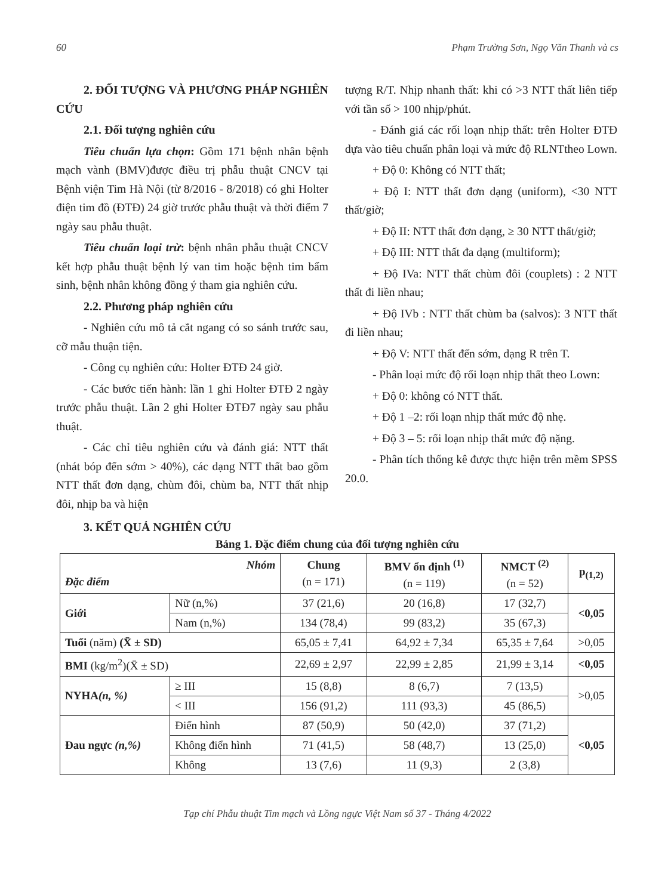60 Phạm Trường Sơn, Ngọ Văn Thanh và cs
2. ĐỐI TƯỢNG VÀ PHƯƠNG PHÁP NGHIÊN CỨU
2.1. Đối tượng nghiên cứu
Tiêu chuẩn lựa chọn: Gồm 171 bệnh nhân bệnh mạch vành (BMV)được điều trị phẫu thuật CNCV tại Bệnh viện Tim Hà Nội (từ 8/2016 - 8/2018) có ghi Holter điện tim đồ (ĐTĐ) 24 giờ trước phẫu thuật và thời điểm 7 ngày sau phẫu thuật.
Tiêu chuẩn loại trừ: bệnh nhân phẫu thuật CNCV kết hợp phẫu thuật bệnh lý van tim hoặc bệnh tim bẩm sinh, bệnh nhân không đồng ý tham gia nghiên cứu.
2.2. Phương pháp nghiên cứu
- Nghiên cứu mô tả cắt ngang có so sánh trước sau, cỡ mẫu thuận tiện.
- Công cụ nghiên cứu: Holter ĐTĐ 24 giờ.
- Các bước tiến hành: lần 1 ghi Holter ĐTĐ 2 ngày trước phẫu thuật. Lần 2 ghi Holter ĐTĐ7 ngày sau phẫu thuật.
- Các chỉ tiêu nghiên cứu và đánh giá: NTT thất (nhát bóp đến sớm > 40%), các dạng NTT thất bao gồm NTT thất đơn dạng, chùm đôi, chùm ba, NTT thất nhịp đôi, nhịp ba và hiện
tượng R/T. Nhịp nhanh thất: khi có >3 NTT thất liên tiếp với tần số > 100 nhịp/phút.
- Đánh giá các rối loạn nhịp thất: trên Holter ĐTĐ dựa vào tiêu chuẩn phân loại và mức độ RLNTtheo Lown.
+ Độ 0: Không có NTT thất;
+ Độ I: NTT thất đơn dạng (uniform), <30 NTT thất/giờ;
+ Độ II: NTT thất đơn dạng, ≥ 30 NTT thất/giờ;
+ Độ III: NTT thất đa dạng (multiform);
+ Độ IVa: NTT thất chùm đôi (couplets) : 2 NTT thất đi liền nhau;
+ Độ IVb : NTT thất chùm ba (salvos): 3 NTT thất đi liền nhau;
+ Độ V: NTT thất đến sớm, dạng R trên T.
- Phân loại mức độ rối loạn nhịp thất theo Lown:
+ Độ 0: không có NTT thất.
+ Độ 1 –2: rối loạn nhịp thất mức độ nhẹ.
+ Độ 3 – 5: rối loạn nhịp thất mức độ nặng.
- Phân tích thống kê được thực hiện trên mềm SPSS 20.0.
3. KẾT QUẢ NGHIÊN CỨU
Bảng 1. Đặc điểm chung của đối tượng nghiên cứu
| Nhóm Đặc điểm | | Chung (n = 171) | BMV ổn định <sup>(1)</sup> (n = 119) | NMCT <sup>(2)</sup> (n = 52) | p<sub>(1,2)</sub> |
| --- | --- | --- | --- | --- | --- |
| Giới | Nữ (n,%) | 37 (21,6) | 20 (16,8) | 17 (32,7) | <0,05 |
| | Nam (n,%) | 134 (78,4) | 99 (83,2) | 35 (67,3) | |
| Tuổi (năm) (X̄ ± SD) | | 65,05 ± 7,41 | 64,92 ± 7,34 | 65,35 ± 7,64 | >0,05 |
| BMI (kg/m<sup>2</sup>)(X̄ ± SD) | | 22,69 ± 2,97 | 22,99 ± 2,85 | 21,99 ± 3,14 | <0,05 |
| NYHA (n, %) | ≥ III | 15 (8,8) | 8 (6,7) | 7 (13,5) | >0,05 |
| | < III | 156 (91,2) | 111 (93,3) | 45 (86,5) | |
| Đau ngực (n,%) | Điển hình | 87 (50,9) | 50 (42,0) | 37 (71,2) | <0,05 |
| | Không điển hình | 71 (41,5) | 58 (48,7) | 13 (25,0) | |
| | Không | 13 (7,6) | 11 (9,3) | 2 (3,8) | |
Tạp chí Phẫu thuật Tim mạch và Lồng ngực Việt Nam số 37 - Tháng 4/2022